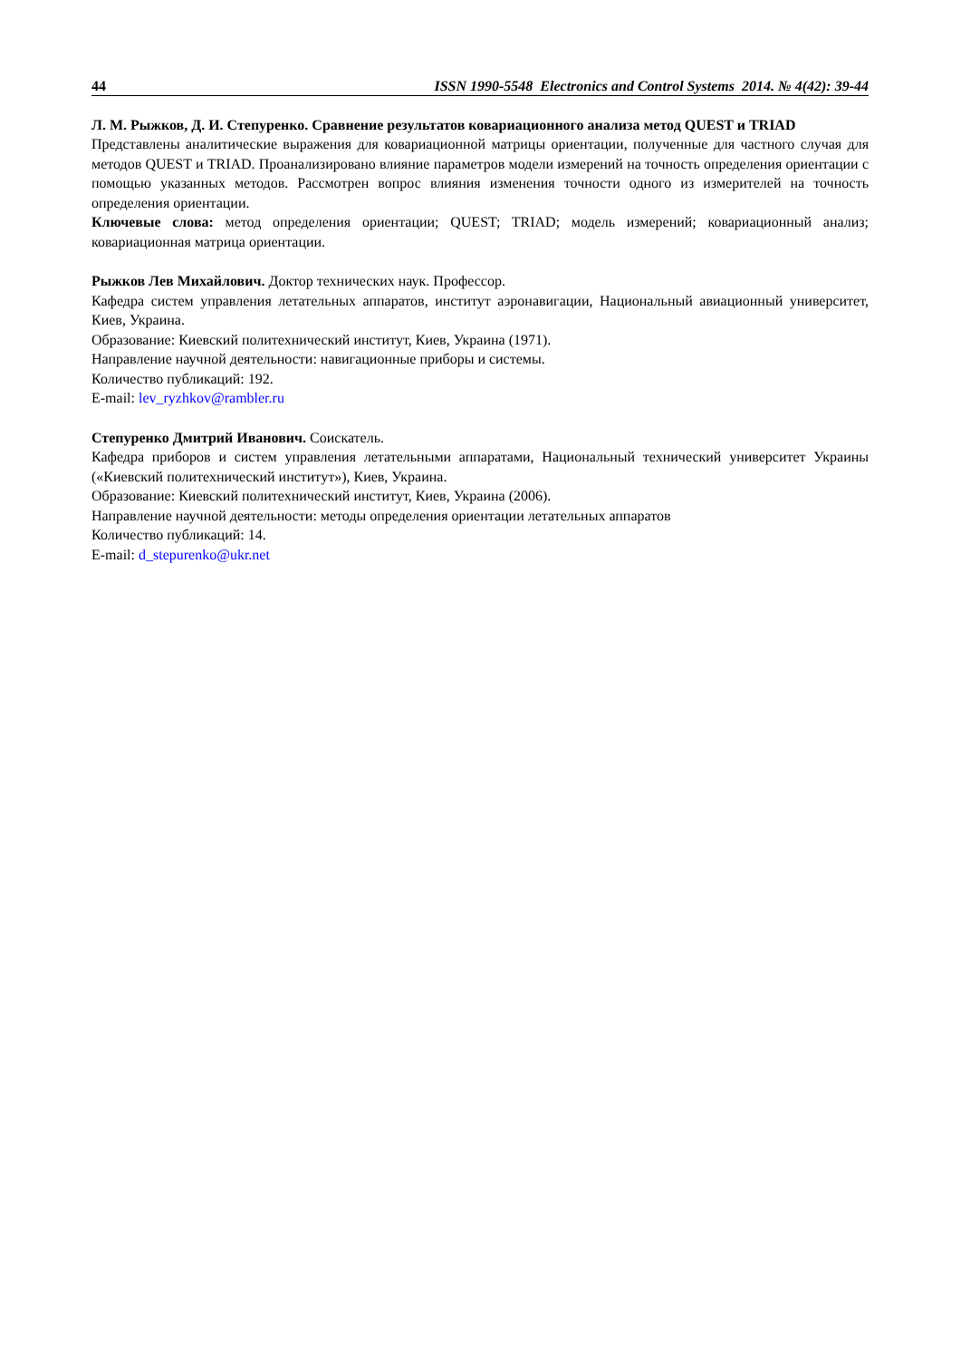44 ISSN 1990-5548 Electronics and Control Systems 2014. № 4(42): 39-44
Л. М. Рыжков, Д. И. Степуренко. Сравнение результатов ковариационного анализа метод QUEST и TRIAD
Представлены аналитические выражения для ковариационной матрицы ориентации, полученные для частного случая для методов QUEST и TRIAD. Проанализировано влияние параметров модели измерений на точность определения ориентации с помощью указанных методов. Рассмотрен вопрос влияния изменения точности одного из измерителей на точность определения ориентации.
Ключевые слова: метод определения ориентации; QUEST; TRIAD; модель измерений; ковариационный анализ; ковариационная матрица ориентации.
Рыжков Лев Михайлович. Доктор технических наук. Профессор.
Кафедра систем управления летательных аппаратов, институт аэронавигации, Национальный авиационный университет, Киев, Украина.
Образование: Киевский политехнический институт, Киев, Украина (1971).
Направление научной деятельности: навигационные приборы и системы.
Количество публикаций: 192.
E-mail: lev_ryzhkov@rambler.ru
Степуренко Дмитрий Иванович. Соискатель.
Кафедра приборов и систем управления летательными аппаратами, Национальный технический университет Украины («Киевский политехнический институт»), Киев, Украина.
Образование: Киевский политехнический институт, Киев, Украина (2006).
Направление научной деятельности: методы определения ориентации летательных аппаратов
Количество публикаций: 14.
E-mail: d_stepurenko@ukr.net